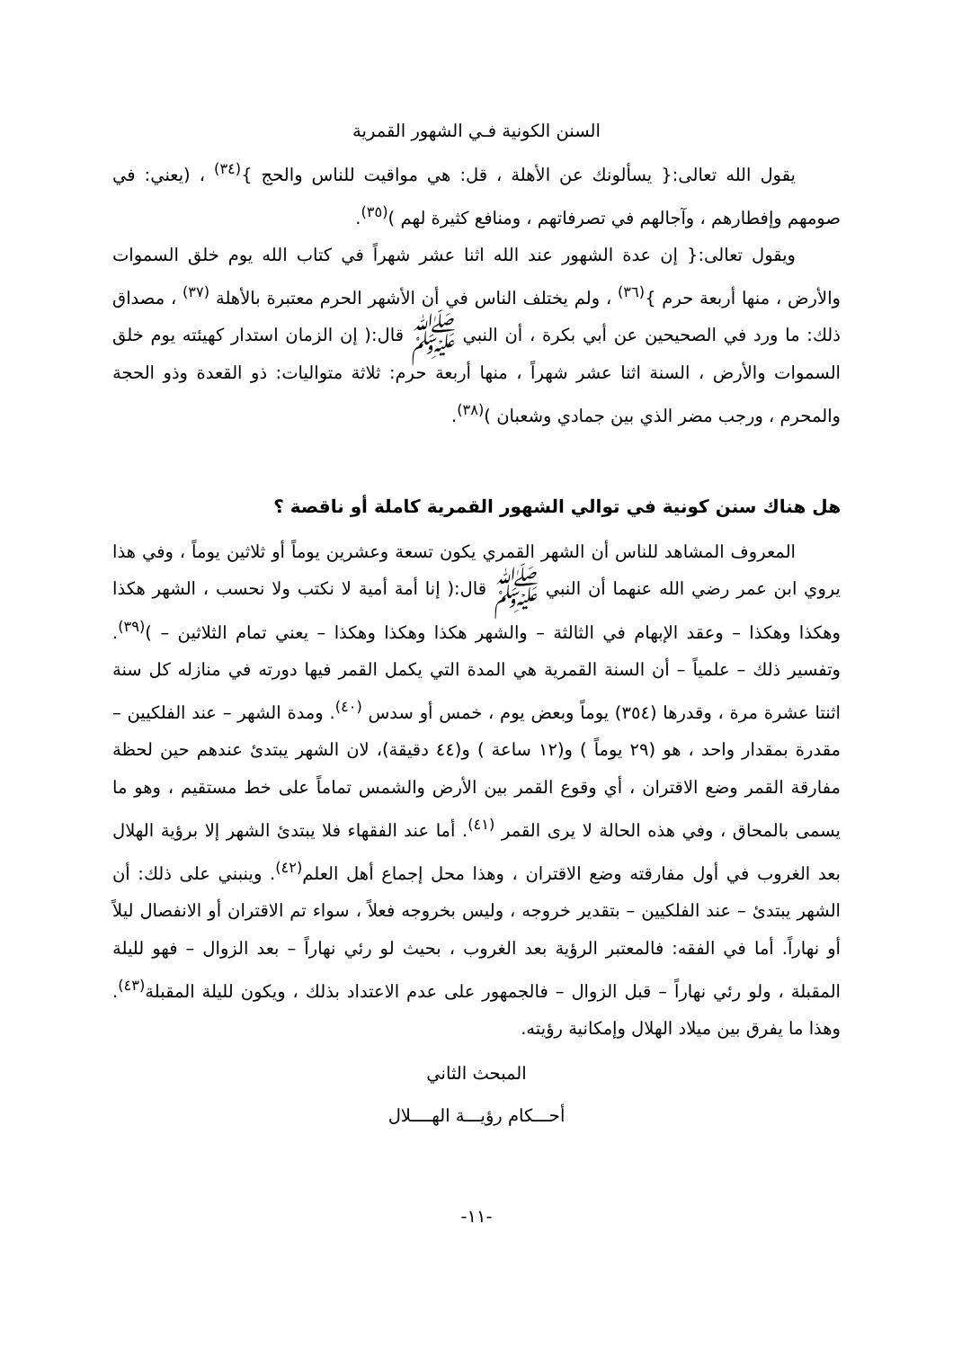السنن الكونية فـي الشهور القمرية
يقول الله تعالى:{ يسألونك عن الأهلة ، قل: هي مواقيت للناس والحج }<sup>(٣٤)</sup> ، (يعني: في صومهم وإفطارهم ، وآجالهم في تصرفاتهم ، ومنافع كثيرة لهم )<sup>(٣٥)</sup>.
ويقول تعالى:{ إن عدة الشهور عند الله اثنا عشر شهراً في كتاب الله يوم خلق السموات والأرض ، منها أربعة حرم }<sup>(٣٦)</sup> ، ولم يختلف الناس في أن الأشهر الحرم معتبرة بالأهلة <sup>(٣٧)</sup> ، مصداق ذلك: ما ورد في الصحيحين عن أبي بكرة ، أن النبي ﷺ قال:( إن الزمان استدار كهيئته يوم خلق السموات والأرض ، السنة اثنا عشر شهراً ، منها أربعة حرم: ثلاثة متواليات: ذو القعدة وذو الحجة والمحرم ، ورجب مضر الذي بين جمادي وشعبان )<sup>(٣٨)</sup>.
هل هناك سنن كونية في توالي الشهور القمرية كاملة أو ناقصة ؟
المعروف المشاهد للناس أن الشهر القمري يكون تسعة وعشرين يوماً أو ثلاثين يوماً ، وفي هذا يروي ابن عمر رضي الله عنهما أن النبي ﷺ قال:( إنا أمة أمية لا نكتب ولا نحسب ، الشهر هكذا وهكذا وهكذا – وعقد الإبهام في الثالثة – والشهر هكذا وهكذا وهكذا – يعني تمام الثلاثين – )<sup>(٣٩)</sup>. وتفسير ذلك – علمياً – أن السنة القمرية هي المدة التي يكمل القمر فيها دورته في منازله كل سنة اثنتا عشرة مرة ، وقدرها (٣٥٤) يوماً وبعض يوم ، خمس أو سدس <sup>(٤٠)</sup>. ومدة الشهر – عند الفلكيين – مقدرة بمقدار واحد ، هو (٢٩ يوماً ) و(١٢ ساعة ) و(٤٤ دقيقة)، لان الشهر يبتدئ عندهم حين لحظة مفارقة القمر وضع الاقتران ، أي وقوع القمر بين الأرض والشمس تماماً على خط مستقيم ، وهو ما يسمى بالمحاق ، وفي هذه الحالة لا يرى القمر <sup>(٤١)</sup>. أما عند الفقهاء فلا يبتدئ الشهر إلا برؤية الهلال بعد الغروب في أول مفارقته وضع الاقتران ، وهذا محل إجماع أهل العلم<sup>(٤٢)</sup>. وينبني على ذلك: أن الشهر يبتدئ – عند الفلكيين – بتقدير خروجه ، وليس بخروجه فعلاً ، سواء تم الاقتران أو الانفصال ليلاً أو نهاراً. أما في الفقه: فالمعتبر الرؤية بعد الغروب ، بحيث لو رئي نهاراً – بعد الزوال – فهو لليلة المقبلة ، ولو رئي نهاراً – قبل الزوال – فالجمهور على عدم الاعتداد بذلك ، ويكون لليلة المقبلة<sup>(٤٣)</sup>. وهذا ما يفرق بين ميلاد الهلال وإمكانية رؤيته.
المبحث الثاني
أحـــكام رؤيـــة الهــــلال
-١١-